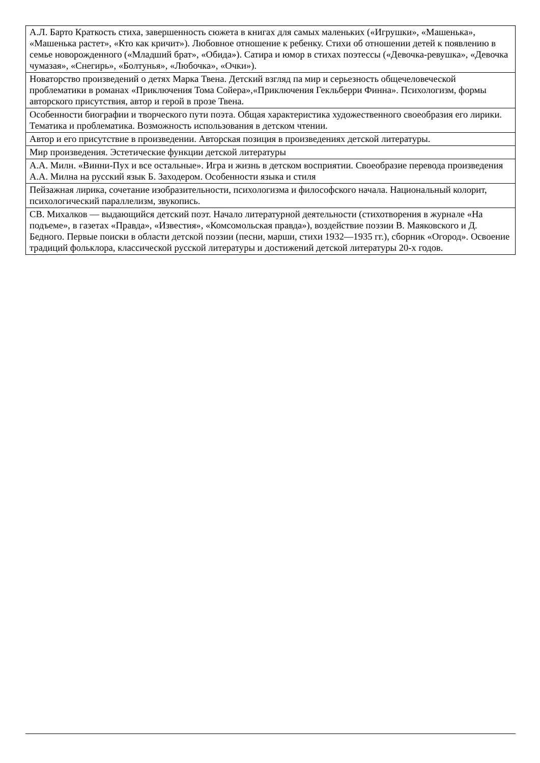| А.Л. Барто Краткость стиха, завершенность сюжета в книгах для самых маленьких («Игрушки», «Машенька», «Машенька растет», «Кто как кричит»). Любовное отношение к ребенку. Стихи об отношении детей к появлению в семье новорожденного («Младший брат», «Обида»). Сатира и юмор в стихах поэтессы («Девочка-ревушка», «Девочка чумазая», «Снегирь», «Болтунья», «Любочка», «Очки»). |
| Новаторство произведений о детях Марка Твена. Детский взгляд па мир и серьезность общечеловеческой проблематики в романах «Приключения Тома Сойера»,«Приключения Гекльберри Финна». Психологизм, формы авторского присутствия, автор и герой в прозе Твена. |
| Особенности биографии и творческого пути поэта. Общая характеристика художественного своеобразия его лирики. Тематика и проблематика. Возможность использования в детском чтении. |
| Автор и его присутствие в произведении. Авторская позиция в произведениях детской литературы. |
| Мир произведения. Эстетические функции детской литературы |
| А.А. Милн. «Винни-Пух и все остальные». Игра и жизнь в детском восприятии. Своеобразие перевода произведения А.А. Милна на русский язык Б. Заходером. Особенности языка и стиля |
| Пейзажная лирика, сочетание изобразительности, психологизма и философского начала. Национальный колорит, психологический параллелизм, звукопись. |
| СВ. Михалков — выдающийся детский поэт. Начало литературной деятельности (стихотворения в журнале «На подъеме», в газетах «Правда», «Известия», «Комсомольская правда»), воздействие поэзии В. Маяковского и Д. Бедного. Первые поиски в области детской поэзии (песни, марши, стихи 1932—1935 гг.), сборник «Огород». Освоение традиций фольклора, классической русской литературы и достижений детской литературы 20-х годов. |